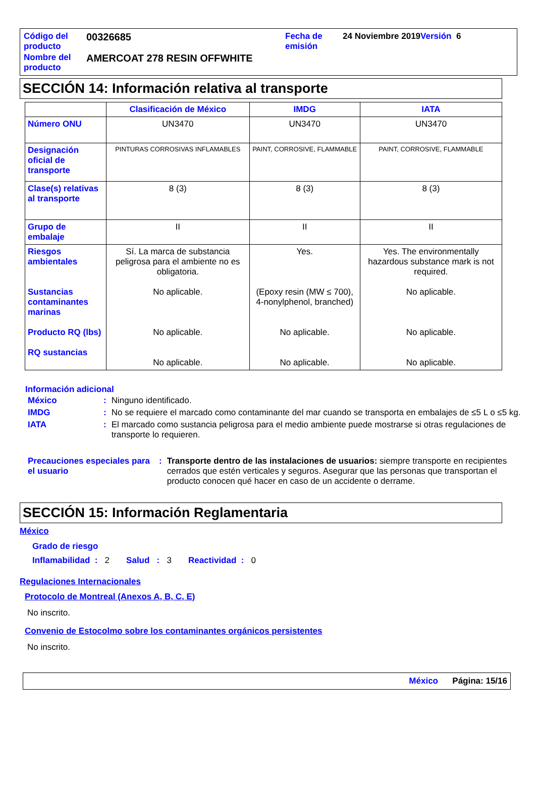| Código del producto | 00326685 | Fecha de emisión | 24 Noviembre 2019 Versión 6 |
| Nombre del producto | AMERCOAT 278 RESIN OFFWHITE | | |
SECCIÓN 14: Información relativa al transporte
| | Clasificación de México | IMDG | IATA |
| --- | --- | --- | --- |
| Número ONU | UN3470 | UN3470 | UN3470 |
| Designación oficial de transporte | PINTURAS CORROSIVAS INFLAMABLES | PAINT, CORROSIVE, FLAMMABLE | PAINT, CORROSIVE, FLAMMABLE |
| Clase(s) relativas al transporte | 8 (3) | 8 (3) | 8 (3) |
| Grupo de embalaje | II | II | II |
| Riesgos ambientales Sustancias contaminantes marinas Producto RQ (lbs) RQ sustancias | Sí. La marca de substancia peligrosa para el ambiente no es obligatoria. No aplicable. No aplicable. No aplicable. | Yes. (Epoxy resin (MW ≤ 700), 4-nonylphenol, branched) No aplicable. No aplicable. | Yes. The environmentally hazardous substance mark is not required. No aplicable. No aplicable. No aplicable. |
Información adicional
| México | : | Ninguno identificado. |
| IMDG | : | No se requiere el marcado como contaminante del mar cuando se transporta en embalajes de ≤5 L o ≤5 kg. |
| IATA | : | El marcado como sustancia peligrosa para el medio ambiente puede mostrarse si otras regulaciones de transporte lo requieren. |
| Precauciones especiales para el usuario | : | Transporte dentro de las instalaciones de usuarios: siempre transporte en recipientes cerrados que estén verticales y seguros. Asegurar que las personas que transportan el producto conocen qué hacer en caso de un accidente o derrame. |
SECCIÓN 15: Información Reglamentaria
México
Grado de riesgo
Inflamabilidad : 2 Salud : 3 Reactividad : 0
Regulaciones Internacionales
Protocolo de Montreal (Anexos A, B, C, E)
No inscrito.
Convenio de Estocolmo sobre los contaminantes orgánicos persistentes
No inscrito.
México Página: 15/16